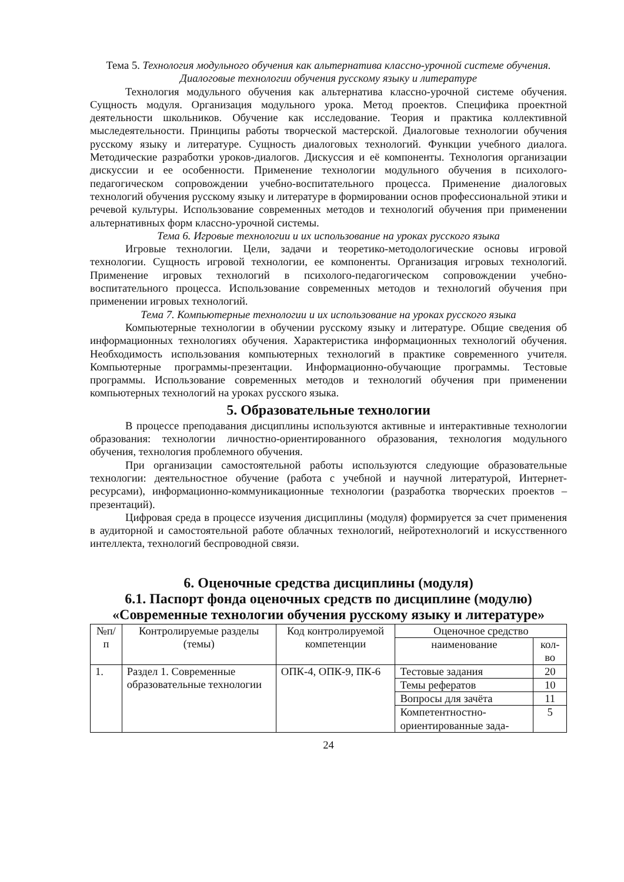Тема 5. Технология модульного обучения как альтернатива классно-урочной системе обучения. Диалоговые технологии обучения русскому языку и литературе
Технология модульного обучения как альтернатива классно-урочной системе обучения. Сущность модуля. Организация модульного урока. Метод проектов. Специфика проектной деятельности школьников. Обучение как исследование. Теория и практика коллективной мыследеятельности. Принципы работы творческой мастерской. Диалоговые технологии обучения русскому языку и литературе. Сущность диалоговых технологий. Функции учебного диалога. Методические разработки уроков-диалогов. Дискуссия и её компоненты. Технология организации дискуссии и ее особенности. Применение технологии модульного обучения в психолого-педагогическом сопровождении учебно-воспитательного процесса. Применение диалоговых технологий обучения русскому языку и литературе в формировании основ профессиональной этики и речевой культуры. Использование современных методов и технологий обучения при применении альтернативных форм классно-урочной системы.
Тема 6. Игровые технологии и их использование на уроках русского языка
Игровые технологии. Цели, задачи и теоретико-методологические основы игровой технологии. Сущность игровой технологии, ее компоненты. Организация игровых технологий. Применение игровых технологий в психолого-педагогическом сопровождении учебно-воспитательного процесса. Использование современных методов и технологий обучения при применении игровых технологий.
Тема 7. Компьютерные технологии и их использование на уроках русского языка
Компьютерные технологии в обучении русскому языку и литературе. Общие сведения об информационных технологиях обучения. Характеристика информационных технологий обучения. Необходимость использования компьютерных технологий в практике современного учителя. Компьютерные программы-презентации. Информационно-обучающие программы. Тестовые программы. Использование современных методов и технологий обучения при применении компьютерных технологий на уроках русского языка.
5. Образовательные технологии
В процессе преподавания дисциплины используются активные и интерактивные технологии образования: технологии личностно-ориентированного образования, технология модульного обучения, технология проблемного обучения.
При организации самостоятельной работы используются следующие образовательные технологии: деятельностное обучение (работа с учебной и научной литературой, Интернет-ресурсами), информационно-коммуникационные технологии (разработка творческих проектов – презентаций).
Цифровая среда в процессе изучения дисциплины (модуля) формируется за счет применения в аудиторной и самостоятельной работе облачных технологий, нейротехнологий и искусственного интеллекта, технологий беспроводной связи.
6. Оценочные средства дисциплины (модуля)
6.1. Паспорт фонда оценочных средств по дисциплине (модулю)
«Современные технологии обучения русскому языку и литературе»
| №п/п | Контролируемые разделы (темы) | Код контролируемой компетенции | Оценочное средство | |
| --- | --- | --- | --- | --- |
| | | | наименование | кол-во |
| 1. | Раздел 1. Современные образовательные технологии | ОПК-4, ОПК-9, ПК-6 | Тестовые задания | 20 |
| | | | Темы рефератов | 10 |
| | | | Вопросы для зачёта | 11 |
| | | | Компетентностно-ориентированные зада- | 5 |
24